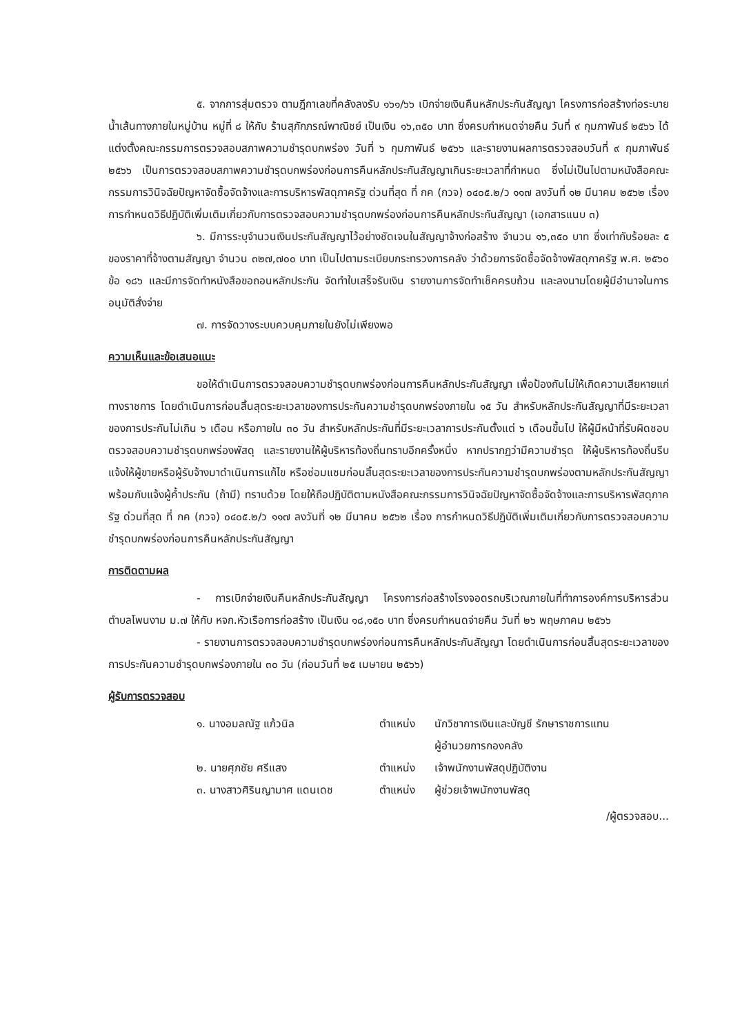๕. จากการสุ่มตรวจ ตามฎีกาเลขที่คลังลงรับ ๑๖๑/๖๖ เบิกจ่ายเงินคืนหลักประกันสัญญา โครงการก่อสร้างท่อระบายน้ำเส้นทางภายในหมู่บ้าน หมู่ที่ ๘ ให้กับ ร้านสุภักภรณ์พาณิชย์ เป็นเงิน ๑๖,๓๕๐ บาท ซึ่งครบกำหนดจ่ายคืน วันที่ ๙ กุมภาพันธ์ ๒๕๖๖ ได้แต่งตั้งคณะกรรมการตรวจสอบสภาพความชำรุดบกพร่อง วันที่ ๖ กุมภาพันธ์ ๒๕๖๖ และรายงานผลการตรวจสอบวันที่ ๙ กุมภาพันธ์ ๒๕๖๖ เป็นการตรวจสอบสภาพความชำรุดบกพร่องก่อนการคืนหลักประกันสัญญาเกินระยะเวลาที่กำหนด ซึ่งไม่เป็นไปตามหนังสือคณะกรรมการวินิจฉัยปัญหาจัดซื้อจัดจ้างและการบริหารพัสดุภาครัฐ ด่วนที่สุด ที่ กค (กวจ) ๐๔๐๕.๒/ว ๑๑๗ ลงวันที่ ๑๒ มีนาคม ๒๕๖๒ เรื่อง การกำหนดวิธีปฏิบัติเพิ่มเติมเกี่ยวกับการตรวจสอบความชำรุดบกพร่องก่อนการคืนหลักประกันสัญญา (เอกสารแนบ ๓)
๖. มีการระบุจำนวนเงินประกันสัญญาไว้อย่างชัดเจนในสัญญาจ้างก่อสร้าง จำนวน ๑๖,๓๕๐ บาท ซึ่งเท่ากับร้อยละ ๕ ของราคาที่จ้างตามสัญญา จำนวน ๓๒๗,๗๐๐ บาท เป็นไปตามระเบียบกระทรวงการคลัง ว่าด้วยการจัดซื้อจัดจ้างพัสดุภาครัฐ พ.ศ. ๒๕๖๐ ข้อ ๑๘๖ และมีการจัดทำหนังสือขอถอนหลักประกัน จัดทำใบเสร็จรับเงิน รายงานการจัดทำเช็คครบถ้วน และลงนามโดยผู้มีอำนาจในการอนุมัติสั่งจ่าย
๗. การจัดวางระบบควบคุมภายในยังไม่เพียงพอ
ความเห็นและข้อเสนอแนะ
ขอให้ดำเนินการตรวจสอบความชำรุดบกพร่องก่อนการคืนหลักประกันสัญญา เพื่อป้องกันไม่ให้เกิดความเสียหายแก่ทางราชการ โดยดำเนินการก่อนสิ้นสุดระยะเวลาของการประกันความชำรุดบกพร่องภายใน ๑๕ วัน สำหรับหลักประกันสัญญาที่มีระยะเวลาของการประกันไม่เกิน ๖ เดือน หรือภายใน ๓๐ วัน สำหรับหลักประกันที่มีระยะเวลาการประกันตั้งแต่ ๖ เดือนขึ้นไป ให้ผู้มีหน้าที่รับผิดชอบตรวจสอบความชำรุดบกพร่องพัสดุ และรายงานให้ผู้บริหารท้องถิ่นทราบอีกครั้งหนึ่ง หากปรากฏว่ามีความชำรุด ให้ผู้บริหารท้องถิ่นรีบแจ้งให้ผู้ขายหรือผู้รับจ้างมาดำเนินการแก้ไข หรือซ่อมแซมก่อนสิ้นสุดระยะเวลาของการประกันความชำรุดบกพร่องตามหลักประกันสัญญา พร้อมกับแจ้งผู้ค้ำประกัน (ถ้ามี) ทราบด้วย โดยให้ถือปฏิบัติตามหนังสือคณะกรรมการวินิจฉัยปัญหาจัดซื้อจัดจ้างและการบริหารพัสดุภาครัฐ ด่วนที่สุด ที่ กค (กวจ) ๐๔๐๕.๒/ว ๑๑๗ ลงวันที่ ๑๒ มีนาคม ๒๕๖๒ เรื่อง การกำหนดวิธีปฏิบัติเพิ่มเติมเกี่ยวกับการตรวจสอบความชำรุดบกพร่องก่อนการคืนหลักประกันสัญญา
การติดตามผล
- การเบิกจ่ายเงินคืนหลักประกันสัญญา โครงการก่อสร้างโรงจอดรถบริเวณภายในที่ทำการองค์การบริหารส่วนตำบลโพนงาม ม.๗ ให้กับ หจก.หัวเรือการก่อสร้าง เป็นเงิน ๑๘,๑๕๐ บาท ซึ่งครบกำหนดจ่ายคืน วันที่ ๒๖ พฤษภาคม ๒๕๖๖
- รายงานการตรวจสอบความชำรุดบกพร่องก่อนการคืนหลักประกันสัญญา โดยดำเนินการก่อนสิ้นสุดระยะเวลาของการประกันความชำรุดบกพร่องภายใน ๓๐ วัน (ก่อนวันที่ ๒๕ เมษายน ๒๕๖๖)
ผู้รับการตรวจสอบ
| ๑. นางอมลณัฐ แก้วนิล | ตำแหน่ง | นักวิชาการเงินและบัญชี รักษาราชการแทน ผู้อำนวยการกองคลัง |
| ๒. นายศุภชัย ศรีแสง | ตำแหน่ง | เจ้าพนักงานพัสดุปฏิบัติงาน |
| ๓. นางสาวศิรินญามาศ แดนเดช | ตำแหน่ง | ผู้ช่วยเจ้าพนักงานพัสดุ |
/ผู้ตรวจสอบ...